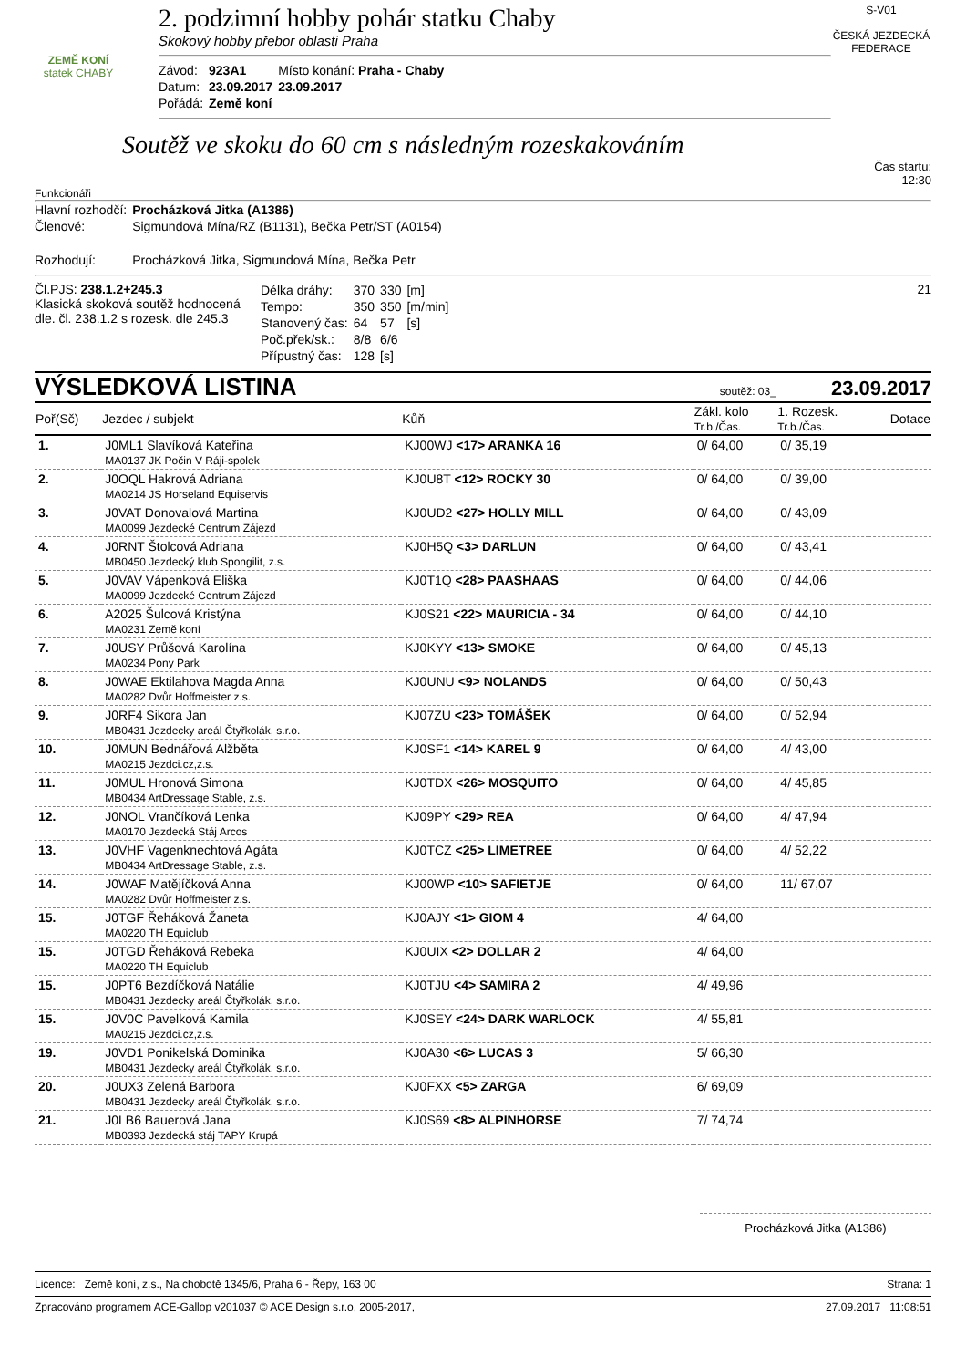ZEMĚ KONÍ
statek CHABY
2. podzimní hobby pohár statku Chaby
Skokový hobby přebor oblasti Praha
| Závod: | 923A1 | Místo konání: Praha - Chaby |
| Datum: | 23.09.2017 | 23.09.2017 |
| Pořádá: | Země koní | |
S-V01
ČESKÁ JEZDECKÁ FEDERACE
Soutěž ve skoku do 60 cm s následným rozeskakováním
Čas startu:
12:30
Funkcionáři
| Hlavní rozhodčí: | Procházková Jitka (A1386) |
| Členové: | Sigmundová Mína/RZ (B1131), Bečka Petr/ST (A0154) |
| Rozhodují: | Procházková Jitka, Sigmundová Mína, Bečka Petr |
Čl.PJS: 238.1.2+245.3
Klasická skoková soutěž hodnocená dle. čl. 238.1.2 s rozesk. dle 245.3
| Délka dráhy: | 370 | 330 | [m] |
| Tempo: | 350 | 350 | [m/min] |
| Stanovený čas: | 64 | 57 | [s] |
| Poč.přek/sk.: | 8/8 | 6/6 | |
| Přípustný čas: | 128 | [s] | |
21
VÝSLEDKOVÁ LISTINA soutěž: 03_ 23.09.2017
| Poř(Sč) | Jezdec / subjekt | Kůň | Zákl. kolo Tr.b./Čas. | 1. Rozesk. Tr.b./Čas. | Dotace |
| --- | --- | --- | --- | --- | --- |
| 1. | J0ML1 Slavíková Kateřina MA0137 JK Počin V Ráji-spolek | KJ00WJ <17> ARANKA 16 | 0/ 64,00 | 0/ 35,19 | |
| 2. | J0OQL Hakrová Adriana MA0214 JS Horseland Equiservis | KJ0U8T <12> ROCKY 30 | 0/ 64,00 | 0/ 39,00 | |
| 3. | J0VAT Donovalová Martina MA0099 Jezdecké Centrum Zájezd | KJ0UD2 <27> HOLLY MILL | 0/ 64,00 | 0/ 43,09 | |
| 4. | J0RNT Štolcová Adriana MB0450 Jezdecký klub Spongilit, z.s. | KJ0H5Q <3> DARLUN | 0/ 64,00 | 0/ 43,41 | |
| 5. | J0VAV Vápenková Eliška MA0099 Jezdecké Centrum Zájezd | KJ0T1Q <28> PAASHAAS | 0/ 64,00 | 0/ 44,06 | |
| 6. | A2025 Šulcová Kristýna MA0231 Země koní | KJ0S21 <22> MAURICIA - 34 | 0/ 64,00 | 0/ 44,10 | |
| 7. | J0USY Průšová Karolína MA0234 Pony Park | KJ0KYY <13> SMOKE | 0/ 64,00 | 0/ 45,13 | |
| 8. | J0WAE Ektilahova Magda Anna MA0282 Dvůr Hoffmeister z.s. | KJ0UNU <9> NOLANDS | 0/ 64,00 | 0/ 50,43 | |
| 9. | J0RF4 Sikora Jan MB0431 Jezdecky areál Čtyřkolák, s.r.o. | KJ07ZU <23> TOMÁŠEK | 0/ 64,00 | 0/ 52,94 | |
| 10. | J0MUN Bednářová Alžběta MA0215 Jezdci.cz,z.s. | KJ0SF1 <14> KAREL 9 | 0/ 64,00 | 4/ 43,00 | |
| 11. | J0MUL Hronová Simona MB0434 ArtDressage Stable, z.s. | KJ0TDX <26> MOSQUITO | 0/ 64,00 | 4/ 45,85 | |
| 12. | J0NOL Vrančíková Lenka MA0170 Jezdecká Stáj Arcos | KJ09PY <29> REA | 0/ 64,00 | 4/ 47,94 | |
| 13. | J0VHF Vagenknechtová Agáta MB0434 ArtDressage Stable, z.s. | KJ0TCZ <25> LIMETREE | 0/ 64,00 | 4/ 52,22 | |
| 14. | J0WAF Matějíčková Anna MA0282 Dvůr Hoffmeister z.s. | KJ00WP <10> SAFIETJE | 0/ 64,00 | 11/ 67,07 | |
| 15. | J0TGF Řeháková Žaneta MA0220 TH Equiclub | KJ0AJY <1> GIOM 4 | 4/ 64,00 | | |
| 15. | J0TGD Řeháková Rebeka MA0220 TH Equiclub | KJ0UIX <2> DOLLAR 2 | 4/ 64,00 | | |
| 15. | J0PT6 Bezdíčková Natálie MB0431 Jezdecky areál Čtyřkolák, s.r.o. | KJ0TJU <4> SAMIRA 2 | 4/ 49,96 | | |
| 15. | J0V0C Pavelková Kamila MA0215 Jezdci.cz,z.s. | KJ0SEY <24> DARK WARLOCK | 4/ 55,81 | | |
| 19. | J0VD1 Ponikelská Dominika MB0431 Jezdecky areál Čtyřkolák, s.r.o. | KJ0A30 <6> LUCAS 3 | 5/ 66,30 | | |
| 20. | J0UX3 Zelená Barbora MB0431 Jezdecky areál Čtyřkolák, s.r.o. | KJ0FXX <5> ZARGA | 6/ 69,09 | | |
| 21. | J0LB6 Bauerová Jana MB0393 Jezdecká stáj TAPY Krupá | KJ0S69 <8> ALPINHORSE | 7/ 74,74 | | |
Procházková Jitka (A1386)
Licence: Země koní, z.s., Na chobotě 1345/6, Praha 6 - Řepy, 163 00 Strana: 1
Zpracováno programem ACE-Gallop v201037 © ACE Design s.r.o, 2005-2017, 27.09.2017 11:08:51